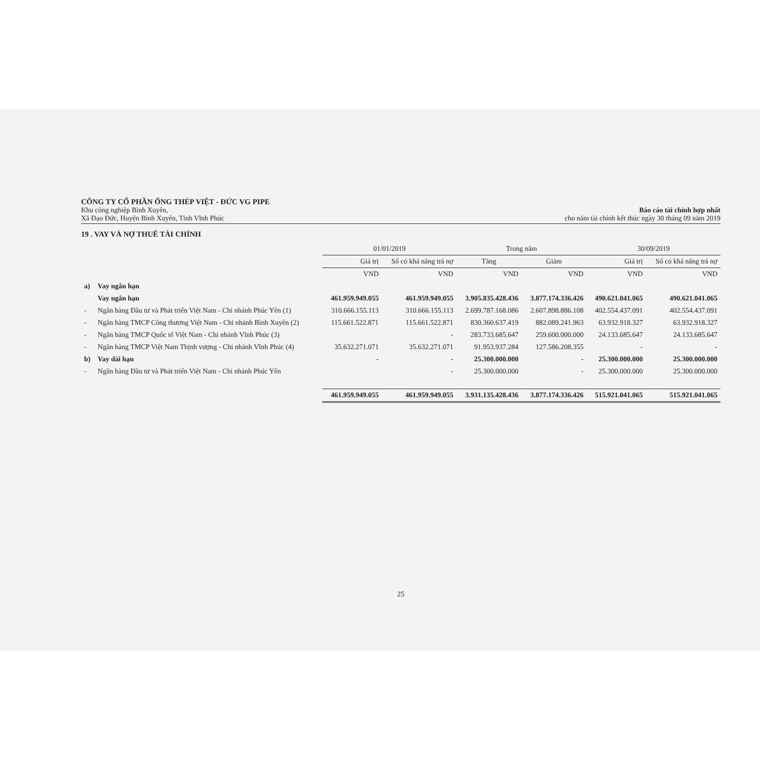CÔNG TY CỔ PHẦN ỐNG THÉP VIỆT - ĐỨC VG PIPE
Khu công nghiệp Bình Xuyên,
Xã Đạo Đức, Huyện Bình Xuyên, Tỉnh Vĩnh Phúc
Báo cáo tài chính hợp nhất
cho năm tài chính kết thúc ngày 30 tháng 09 năm 2019
19 . VAY VÀ NỢ THUÊ TÀI CHÍNH
| | | 01/01/2019 | | Trong năm | | 30/09/2019 | |
| --- | --- | --- | --- | --- | --- | --- | --- |
| | | Giá trị | Số có khả năng trả nợ | Tăng | Giảm | Giá trị | Số có khả năng trả nợ |
| | | VND | VND | VND | VND | VND | VND |
| a) | Vay ngắn hạn | | | | | | |
| | Vay ngắn hạn | 461.959.949.055 | 461.959.949.055 | 3.905.835.428.436 | 3.877.174.336.426 | 490.621.041.065 | 490.621.041.065 |
| - | Ngân hàng Đầu tư và Phát triển Việt Nam - Chi nhánh Phúc Yên (1) | 310.666.155.113 | 310.666.155.113 | 2.699.787.168.086 | 2.607.898.886.108 | 402.554.437.091 | 402.554.437.091 |
| - | Ngân hàng TMCP Công thương Việt Nam - Chi nhánh Bình Xuyên (2) | 115.661.522.871 | 115.661.522.871 | 830.360.637.419 | 882.089.241.963 | 63.932.918.327 | 63.932.918.327 |
| - | Ngân hàng TMCP Quốc tế Việt Nam - Chi nhánh Vĩnh Phúc (3) | | - | 283.733.685.647 | 259.600.000.000 | 24.133.685.647 | 24.133.685.647 |
| - | Ngân hàng TMCP Việt Nam Thịnh vượng - Chi nhánh Vĩnh Phúc (4) | 35.632.271.071 | 35.632.271.071 | 91.953.937.284 | 127.586.208.355 | - | - |
| b) | Vay dài hạn | - | - | 25.300.000.000 | - | 25.300.000.000 | 25.300.000.000 |
| - | Ngân hàng Đầu tư và Phát triển Việt Nam - Chi nhánh Phúc Yên | | - | 25.300.000.000 | - | 25.300.000.000 | 25.300.000.000 |
| | | 461.959.949.055 | 461.959.949.055 | 3.931.135.428.436 | 3.877.174.336.426 | 515.921.041.065 | 515.921.041.065 |
25